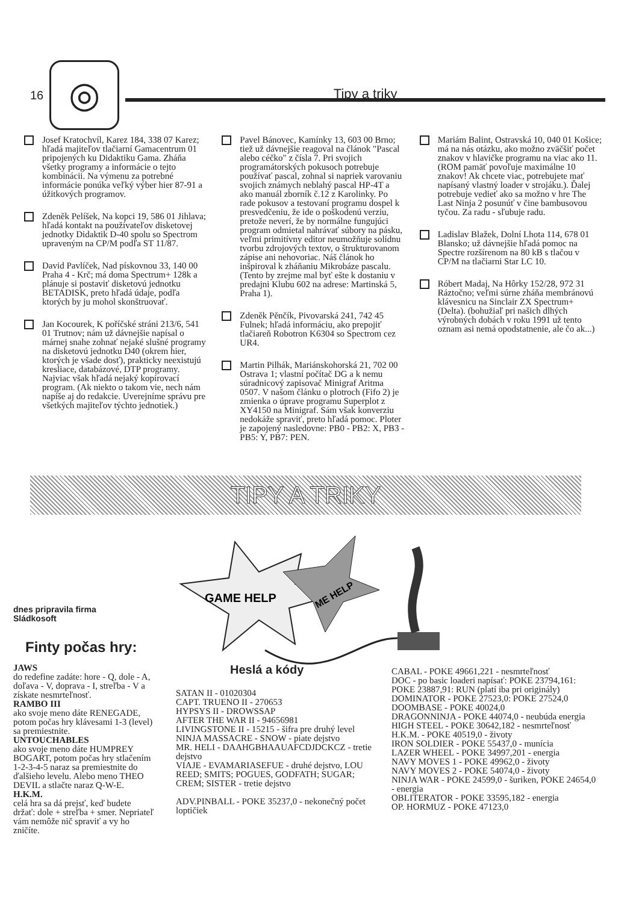16
◎
Tipy a triky
Josef Kratochvíl, Karez 184, 338 07 Karez; hľadá majiteľov tlačiarní Gamacentrum 01 pripojených ku Didaktiku Gama. Zháňa všetky programy a informácie o tejto kombinácii. Na výmenu za potrebné informácie ponúka veľký výber hier 87-91 a úžitkových programov.
Zdeněk Pelíšek, Na kopci 19, 586 01 Jihlava; hľadá kontakt na používateľov disketovej jednotky Didaktik D-40 spolu so Spectrom upraveným na CP/M podľa ST 11/87.
David Pavlíček, Nad pískovnou 33, 140 00 Praha 4 - Krč; má doma Spectrum+ 128k a plánuje si postaviť disketovú jednotku BETADISK, preto hľadá údaje, podľa ktorých by ju mohol skonštruovať.
Jan Kocourek, K poříčské stráni 213/6, 541 01 Trutnov; nám už dávnejšie napísal o márnej snahe zohnať nejaké slušné programy na disketovú jednotku D40 (okrem hier, ktorých je všade dosť), prakticky neexistujú kresliace, databázové, DTP programy. Najviac však hľadá nejaký kopírovací program. (Ak niekto o takom vie, nech nám napíše aj do redakcie. Uverejníme správu pre všetkých majiteľov týchto jednotiek.)
Pavel Bánovec, Kamínky 13, 603 00 Brno; tiež už dávnejšie reagoval na článok "Pascal alebo céčko" z čísla 7. Pri svojich programátorských pokusoch potrebuje používať pascal, zohnal si napriek varovaniu svojich známych neblahý pascal HP-4T a ako manuál zborník č.12 z Karolinky. Po rade pokusov a testovaní programu dospel k presvedčeniu, že ide o poškodenú verziu, pretože neverí, že by normálne fungujúci program odmietal nahrávať súbory na pásku, veľmi primitívny editor neumožňuje solídnu tvorbu zdrojových textov, o štrukturovanom zápise ani nehovoriac. Náš článok ho inšpiroval k zháňaniu Mikrobáze pascalu. (Tento by zrejme mal byť ešte k dostaniu v predajni Klubu 602 na adrese: Martinská 5, Praha 1).
Zdeněk Pěnčík, Pivovarská 241, 742 45 Fulnek; hľadá informáciu, ako prepojiť tlačiareň Robotron K6304 so Spectrom cez UR4.
Martin Pilhák, Mariánskohorská 21, 702 00 Ostrava 1; vlastní počítač DG a k nemu súradnicový zapisovač Minigraf Aritma 0507. V našom článku o plotroch (Fifo 2) je zmienka o úprave programu Superplot z XY4150 na Minigraf. Sám však konverziu nedokáže spraviť, preto hľadá pomoc. Ploter je zapojený nasledovne: PB0 - PB2: X, PB3 - PB5: Y, PB7: PEN.
Mariám Balint, Ostravská 10, 040 01 Košice; má na nás otázku, ako možno zväčšiť počet znakov v hlavičke programu na viac ako 11. (ROM pamäť povoľuje maximálne 10 znakov! Ak chcete viac, potrebujete mať napísaný vlastný loader v strojáku.). Ďalej potrebuje vedieť ako sa možno v hre The Last Ninja 2 posunúť v čine bambusovou tyčou. Za radu - sľubuje radu.
Ladislav Blažek, Dolní Lhota 114, 678 01 Blansko; už dávnejšie hľadá pomoc na Spectre rozšírenom na 80 kB s tlačou v CP/M na tlačiarni Star LC 10.
Róbert Madaj, Na Hôrky 152/28, 972 31 Ráztočno; veľmi súrne zháňa membránovú klávesnicu na Sinclair ZX Spectrum+ (Delta). (bohužiaľ pri našich dlhých výrobných dobách v roku 1991 už tento oznam asi nemá opodstatnenie, ale čo ak...)
TIPY A TRIKY
GAME HELP
ME HELP
dnes pripravila firma
Sládkosoft
Finty počas hry:
JAWS
do redefine zadáte: hore - Q, dole - A, doľava - V, doprava - I, streľba - V a získate nesmrteľnosť.
RAMBO III
ako svoje meno dáte RENEGADE, potom počas hry klávesami 1-3 (level) sa premiestnite.
UNTOUCHABLES
ako svoje meno dáte HUMPREY BOGART, potom počas hry stlačením 1-2-3-4-5 naraz sa premiestnite do ďalšieho levelu. Alebo meno THEO DEVIL a stlačte naraz Q-W-E.
H.K.M.
celá hra sa dá prejsť, keď budete držať: dole + streľba + smer. Nepriateľ vám nemôže nič spraviť a vy ho zničíte.
Heslá a kódy
SATAN II - 01020304
CAPT. TRUENO II - 270653
HYPSYS II - DROWSSAP
AFTER THE WAR II - 94656981
LIVINGSTONE II - 15215 - šifra pre druhý level
NINJA MASSACRE - SNOW - piate dejstvo
MR. HELI - DAAHGBHAAUAFCDJDCKCZ - tretie dejstvo
VIAJE - EVAMARIASEFUE - druhé dejstvo, LOU REED; SMITS; POGUES, GODFATH; SUGAR; CREM; SISTER - tretie dejstvo
ADV.PINBALL - POKE 35237,0 - nekonečný počet loptičiek
CABAL - POKE 49661,221 - nesmrteľnosť
DOC - po basic loaderi napísať: POKE 23794,161: POKE 23887,91: RUN (platí iba pri originály)
DOMINATOR - POKE 27523,0: POKE 27524,0
DOOMBASE - POKE 40024,0
DRAGONNINJA - POKE 44074,0 - neubúda energia
HIGH STEEL - POKE 30642,182 - nesmrteľnosť
H.K.M. - POKE 40519,0 - životy
IRON SOLDIER - POKE 55437,0 - munícia
LAZER WHEEL - POKE 34997,201 - energia
NAVY MOVES 1 - POKE 49962,0 - životy
NAVY MOVES 2 - POKE 54074,0 - životy
NINJA WAR - POKE 24599,0 - šuriken, POKE 24654,0 - energia
OBLITERATOR - POKE 33595,182 - energia
OP. HORMUZ - POKE 47123,0